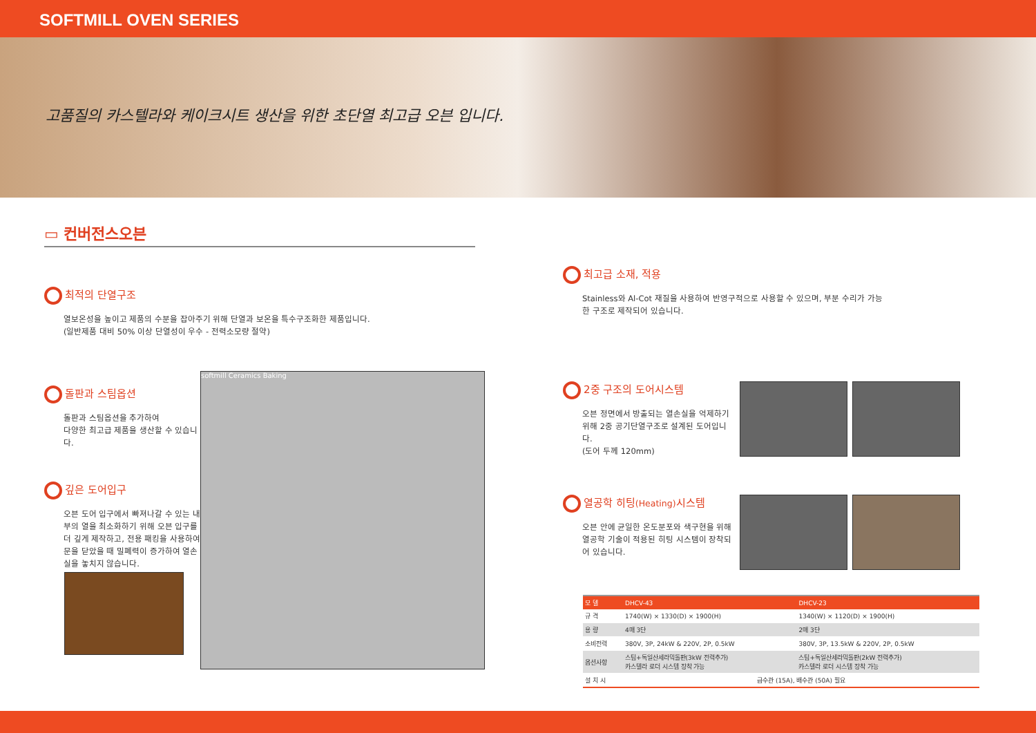SOFTMILL OVEN SERIES
고품질의 카스텔라와 케이크시트 생산을 위한 초단열 최고급 오븐 입니다.
▭ 컨버전스오븐
최적의 단열구조
열보온성을 높이고 제품의 수분을 잡아주기 위해 단열과 보온을 특수구조화한 제품입니다.
(일반제품 대비 50% 이상 단열성이 우수 - 전력소모량 절약)
돌판과 스팀옵션
돌판과 스팀옵션을 추가하여
다양한 최고급 제품을 생산할 수 있습니다.
깊은 도어입구
오븐 도어 입구에서 빠져나갈 수 있는 내부의 열을 최소화하기 위해 오븐 입구를 더 깊게 제작하고, 전용 패킹을 사용하여 문을 닫았을 때 밀폐력이 증가하여 열손실을 놓치지 않습니다.
softmill Ceramics Baking
최고급 소재, 적용
Stainless와 Al-Cot 재질을 사용하여 반영구적으로 사용할 수 있으며, 부분 수리가 가능한 구조로 제작되어 있습니다.
2중 구조의 도어시스템
오븐 정면에서 방출되는 열손실을 억제하기 위해 2중 공기단열구조로 설계된 도어입니다.
(도어 두께 120mm)
열공학 히팅(Heating) 시스템
오븐 안에 균일한 온도분포와 색구현을 위해 열공학 기술이 적용된 히팅 시스템이 장착되어 있습니다.
| 모 델 | DHCV-43 | DHCV-23 |
| --- | --- | --- |
| 규 격 | 1740(W) × 1330(D) × 1900(H) | 1340(W) × 1120(D) × 1900(H) |
| 용 량 | 4매 3단 | 2매 3단 |
| 소비전력 | 380V, 3P, 24kW & 220V, 2P, 0.5kW | 380V, 3P, 13.5kW & 220V, 2P, 0.5kW |
| 옵션사항 | 스팀+독일산세라믹돌판(3kW 전력추가) 카스텔라 로더 시스템 장착 가능 | 스팀+독일산세라믹돌판(2kW 전력추가) 카스텔라 로더 시스템 장착 가능 |
| 설 치 시 | 급수관 (15A), 배수관 (50A) 필요 | |